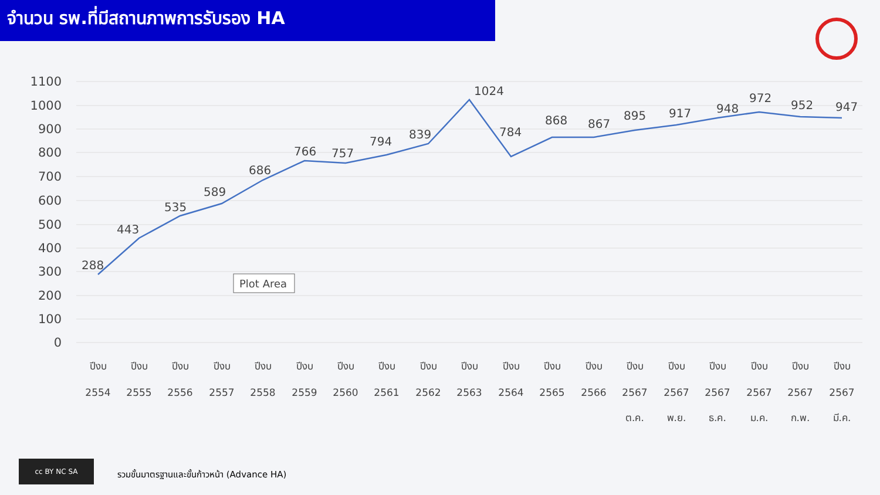จำนวน รพ.ที่มีสถานภาพการรับรอง HA
1100
1000
900
800
700
600
500
400
300
200
100
0
288
443
535
589
686
766
757
794
839
1024
784
868
867
895
917
948
972
952
947
Plot Area
ปีงบ
2554
ปีงบ
2555
ปีงบ
2556
ปีงบ
2557
ปีงบ
2558
ปีงบ
2559
ปีงบ
2560
ปีงบ
2561
ปีงบ
2562
ปีงบ
2563
ปีงบ
2564
ปีงบ
2565
ปีงบ
2566
ปีงบ
2567
ต.ค.
ปีงบ
2567
พ.ย.
ปีงบ
2567
ธ.ค.
ปีงบ
2567
ม.ค.
ปีงบ
2567
ก.พ.
ปีงบ
2567
มี.ค.
cc BY NC SA
รวมขั้นมาตรฐานและขั้นก้าวหน้า (Advance HA)